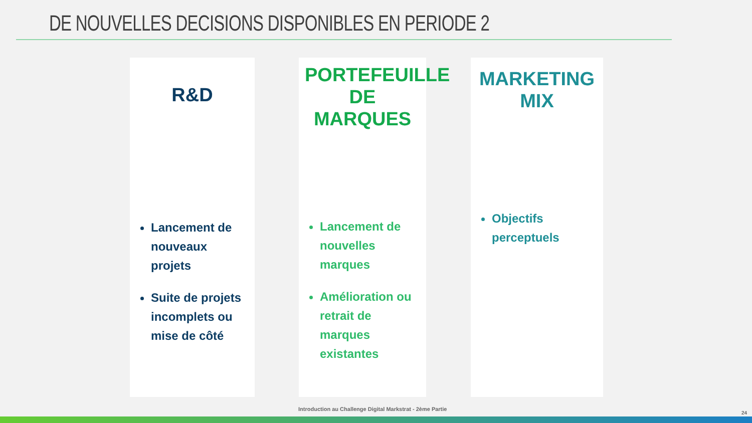DE NOUVELLES DECISIONS DISPONIBLES EN PERIODE 2
R&D
Lancement de nouveaux projets
Suite de projets incomplets ou mise de côté
PORTEFEUILLE DE MARQUES
Lancement de nouvelles marques
Amélioration ou retrait de marques existantes
MARKETING MIX
Objectifs perceptuels
Introduction au Challenge Digital Markstrat - 2ème Partie
24